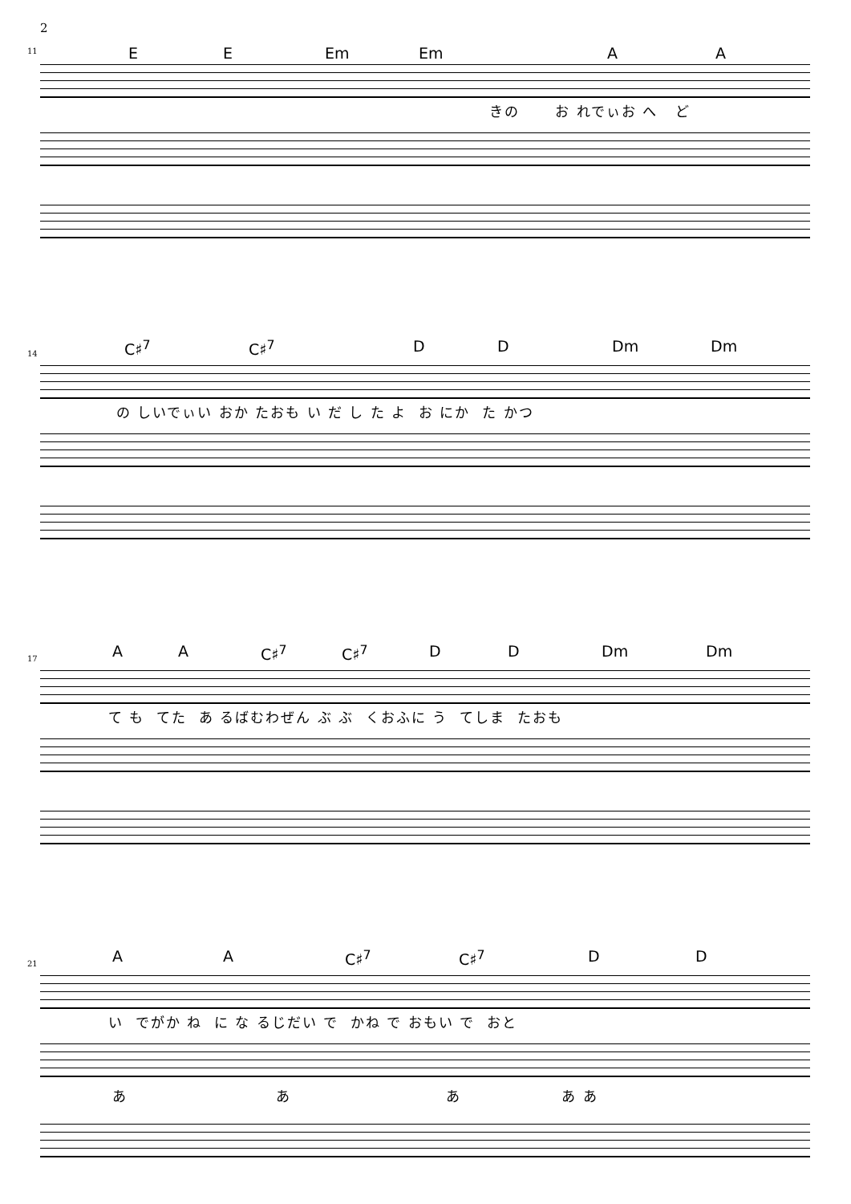2
11 E E Em Em A A
きの お れでぃお へ ど
14 C♯<sup>7</sup> C♯<sup>7</sup> D D Dm Dm
の しいでぃい おか たおも い だ し た よ お にか た かつ
17 A A C♯<sup>7</sup> C♯<sup>7</sup> D D Dm Dm
て も てた あ るばむわぜん ぶ ぶ くおふに う てしま たおも
21 A A C♯<sup>7</sup> C♯<sup>7</sup> D D
い でがか ね に な るじだい で かね で おもい で おと
あ あ あ あ あ